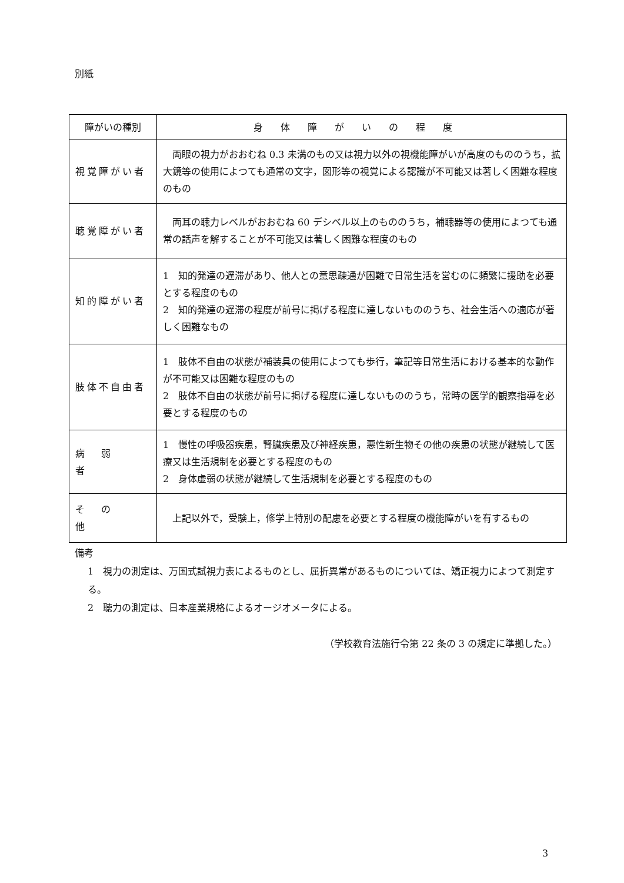別紙
| 障がいの種別 | 身体障がいの程度 |
| --- | --- |
| 視覚障がい者 | 両眼の視力がおおむね 0.3 未満のもの又は視力以外の視機能障がいが高度のもののうち，拡大鏡等の使用によつても通常の文字，図形等の視覚による認識が不可能又は著しく困難な程度のもの |
| 聴覚障がい者 | 両耳の聴力レベルがおおむね 60 デシベル以上のもののうち，補聴器等の使用によつても通常の話声を解することが不可能又は著しく困難な程度のもの |
| 知的障がい者 | 1 知的発達の遅滞があり、他人との意思疎通が困難で日常生活を営むのに頻繁に援助を必要とする程度のもの 2 知的発達の遅滞の程度が前号に掲げる程度に達しないもののうち、社会生活への適応が著しく困難なもの |
| 肢体不自由者 | 1 肢体不自由の状態が補装具の使用によつても歩行，筆記等日常生活における基本的な動作が不可能又は困難な程度のもの 2 肢体不自由の状態が前号に掲げる程度に達しないもののうち，常時の医学的観察指導を必要とする程度のもの |
| 病弱者 | 1 慢性の呼吸器疾患，腎臓疾患及び神経疾患，悪性新生物その他の疾患の状態が継続して医療又は生活規制を必要とする程度のもの 2 身体虚弱の状態が継続して生活規制を必要とする程度のもの |
| その他 | 上記以外で，受験上，修学上特別の配慮を必要とする程度の機能障がいを有するもの |
備考
1　視力の測定は、万国式試視力表によるものとし、屈折異常があるものについては、矯正視力によつて測定する。
2　聴力の測定は、日本産業規格によるオージオメータによる。
（学校教育法施行令第 22 条の 3 の規定に準拠した。）
3